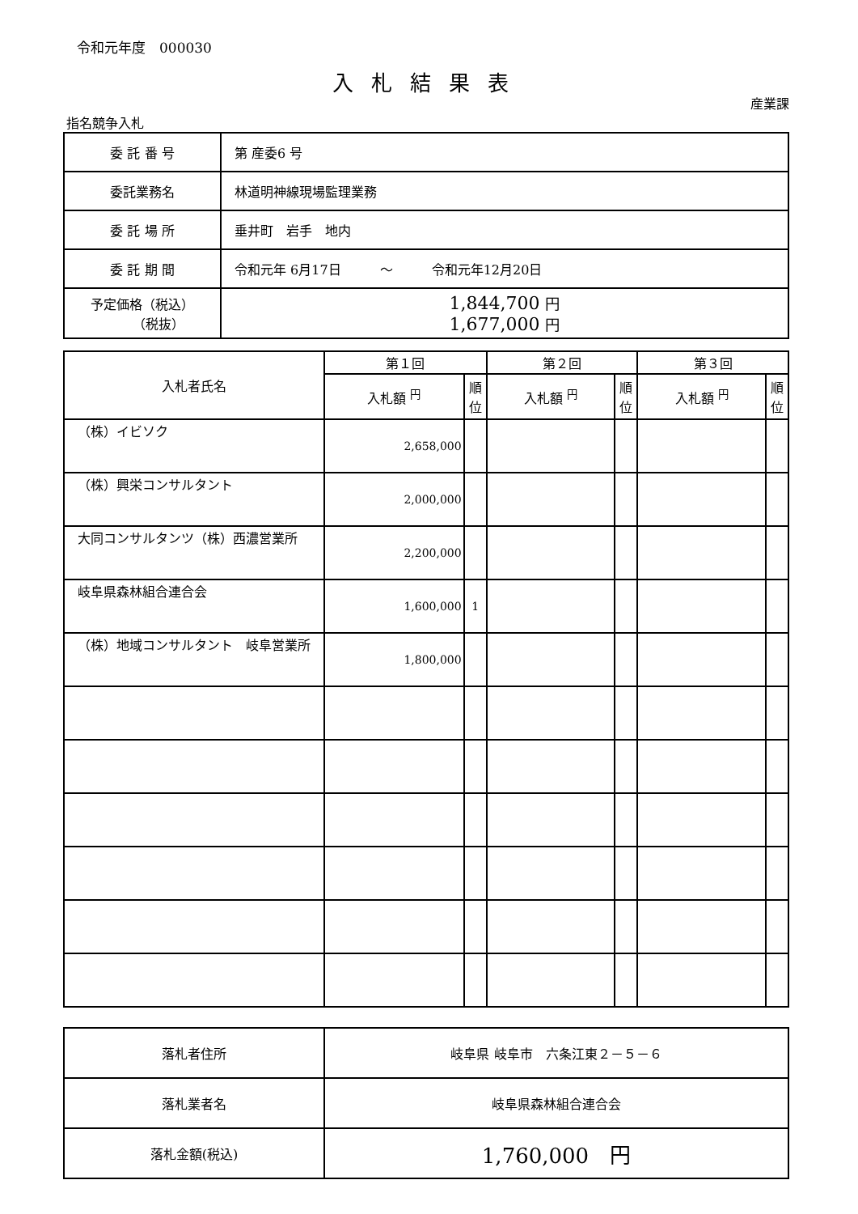令和元年度　000030
入札結果表
産業課
指名競争入札
| 委 託 番 号 | 第 産委6 号 |
| 委託業務名 | 林道明神線現場監理業務 |
| 委 託 場 所 | 垂井町 岩手 地内 |
| 委 託 期 間 | 令和元年 6月17日 ～ 令和元年12月20日 |
| 予定価格（税込） （税抜） | 1,844,700 円 1,677,000 円 |
| 入札者氏名 | 第１回 | | 第２回 | | 第３回 | |
| --- | --- | --- | --- | --- | --- | --- |
| | 入札額 <sup>円</sup> | 順位 | 入札額 <sup>円</sup> | 順位 | 入札額 <sup>円</sup> | 順位 |
| （株）イビソク | 2,658,000 | | | | | |
| （株）興栄コンサルタント | 2,000,000 | | | | | |
| 大同コンサルタンツ（株）西濃営業所 | 2,200,000 | | | | | |
| 岐阜県森林組合連合会 | 1,600,000 | 1 | | | | |
| （株）地域コンサルタント 岐阜営業所 | 1,800,000 | | | | | |
| 落札者住所 | 岐阜県 岐阜市 六条江東２－５－６ |
| 落札業者名 | 岐阜県森林組合連合会 |
| 落札金額(税込) | 1,760,000 円 |